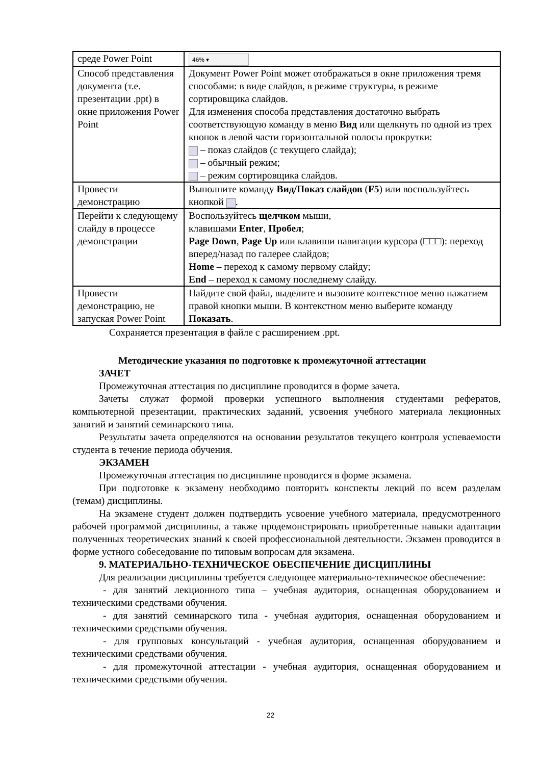| среде Power Point | 46% ▾ |
| Способ представления документа (т.е. презентации .ppt) в окне приложения Power Point | Документ Power Point может отображаться в окне приложения тремя способами: в виде слайдов, в режиме структуры, в режиме сортировщика слайдов. Для изменения способа представления достаточно выбрать соответствующую команду в меню Вид или щелкнуть по одной из трех кнопок в левой части горизонтальной полосы прокрутки: – показ слайдов (с текущего слайда); – обычный режим; – режим сортировщика слайдов. |
| Провести демонстрацию | Выполните команду Вид/Показ слайдов ( F5 ) или воспользуйтесь кнопкой . |
| Перейти к следующему слайду в процессе демонстрации | Воспользуйтесь щелчком мыши, клавишами Enter , Пробел ; Page Down , Page Up или клавиши навигации курсора (□□□): переход вперед/назад по галерее слайдов; Home – переход к самому первому слайду; End – переход к самому последнему слайду. |
| Провести демонстрацию, не запуская Power Point | Найдите свой файл, выделите и вызовите контекстное меню нажатием правой кнопки мыши. В контекстном меню выберите команду Показать . |
Сохраняется презентация в файле с расширением .ppt.
Методические указания по подготовке к промежуточной аттестации
ЗАЧЕТ
Промежуточная аттестация по дисциплине проводится в форме зачета.
Зачеты служат формой проверки успешного выполнения студентами рефератов, компьютерной презентации, практических заданий, усвоения учебного материала лекционных занятий и занятий семинарского типа.
Результаты зачета определяются на основании результатов текущего контроля успеваемости студента в течение периода обучения.
ЭКЗАМЕН
Промежуточная аттестация по дисциплине проводится в форме экзамена.
При подготовке к экзамену необходимо повторить конспекты лекций по всем разделам (темам) дисциплины.
На экзамене студент должен подтвердить усвоение учебного материала, предусмотренного рабочей программой дисциплины, а также продемонстрировать приобретенные навыки адаптации полученных теоретических знаний к своей профессиональной деятельности. Экзамен проводится в форме устного собеседование по типовым вопросам для экзамена.
9. МАТЕРИАЛЬНО-ТЕХНИЧЕСКОЕ ОБЕСПЕЧЕНИЕ ДИСЦИПЛИНЫ
Для реализации дисциплины требуется следующее материально-техническое обеспечение:
- для занятий лекционного типа – учебная аудитория, оснащенная оборудованием и техническими средствами обучения.
- для занятий семинарского типа - учебная аудитория, оснащенная оборудованием и техническими средствами обучения.
- для групповых консультаций - учебная аудитория, оснащенная оборудованием и техническими средствами обучения.
- для промежуточной аттестации - учебная аудитория, оснащенная оборудованием и техническими средствами обучения.
22